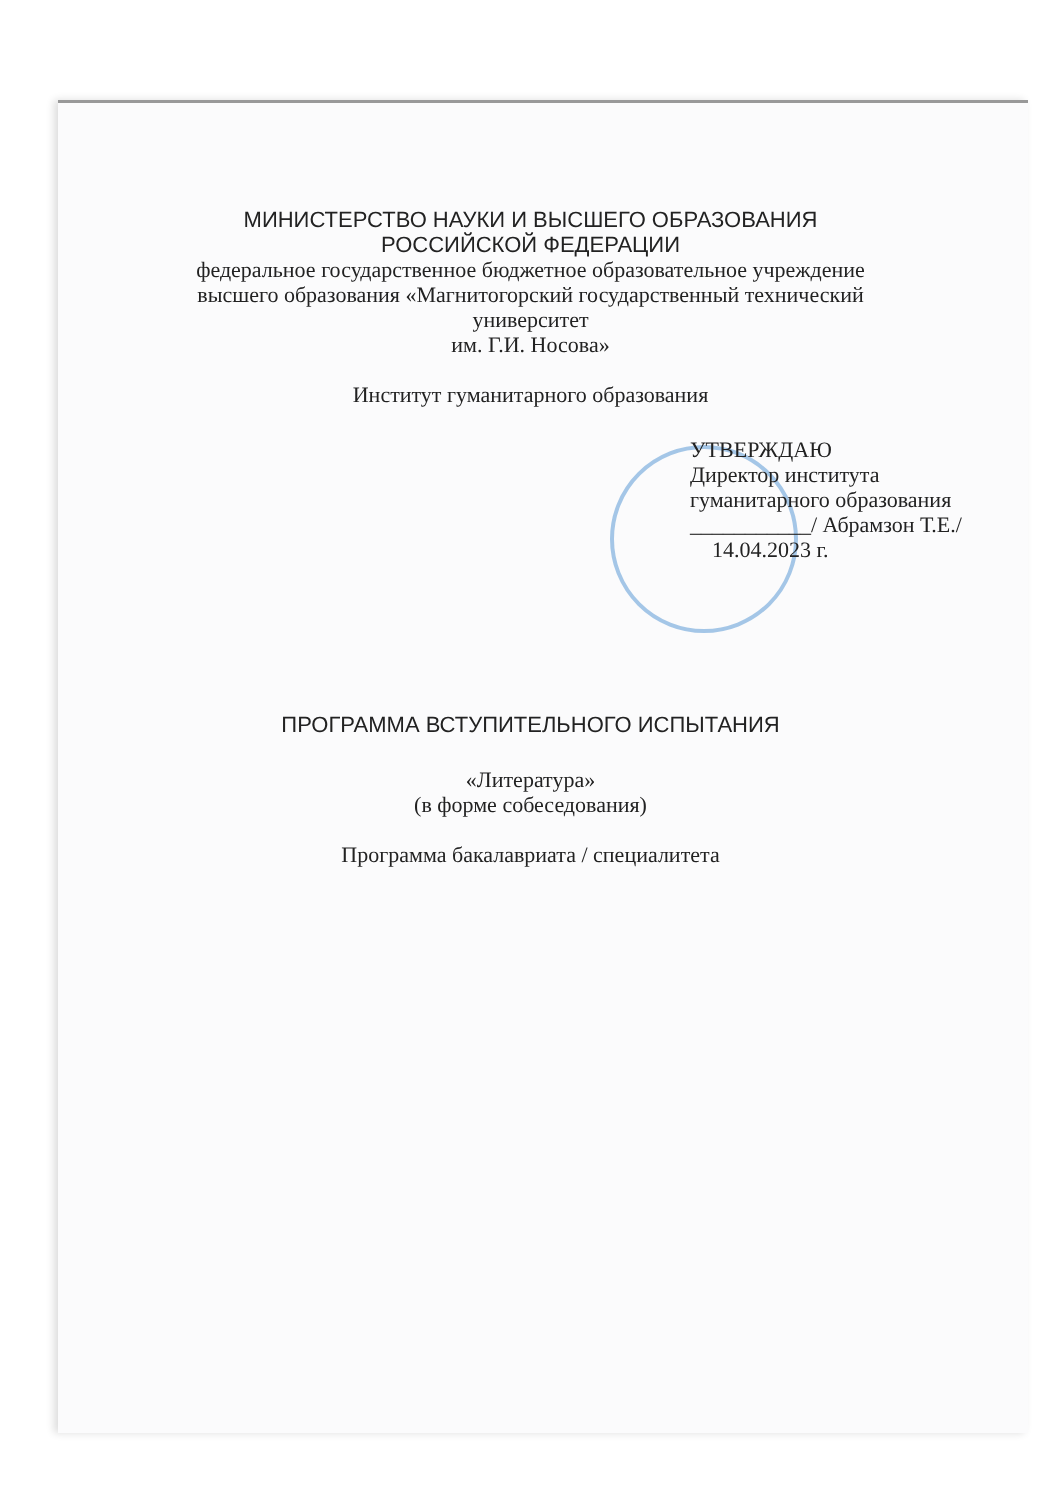МИНИСТЕРСТВО НАУКИ И ВЫСШЕГО ОБРАЗОВАНИЯ
РОССИЙСКОЙ ФЕДЕРАЦИИ
федеральное государственное бюджетное образовательное учреждение
высшего образования «Магнитогорский государственный технический
университет
им. Г.И. Носова»
Институт гуманитарного образования
УТВЕРЖДАЮ
Директор института
гуманитарного образования
___________/ Абрамзон Т.Е./
14.04.2023 г.
ПРОГРАММА ВСТУПИТЕЛЬНОГО ИСПЫТАНИЯ
«Литература»
(в форме собеседования)
Программа бакалавриата / специалитета